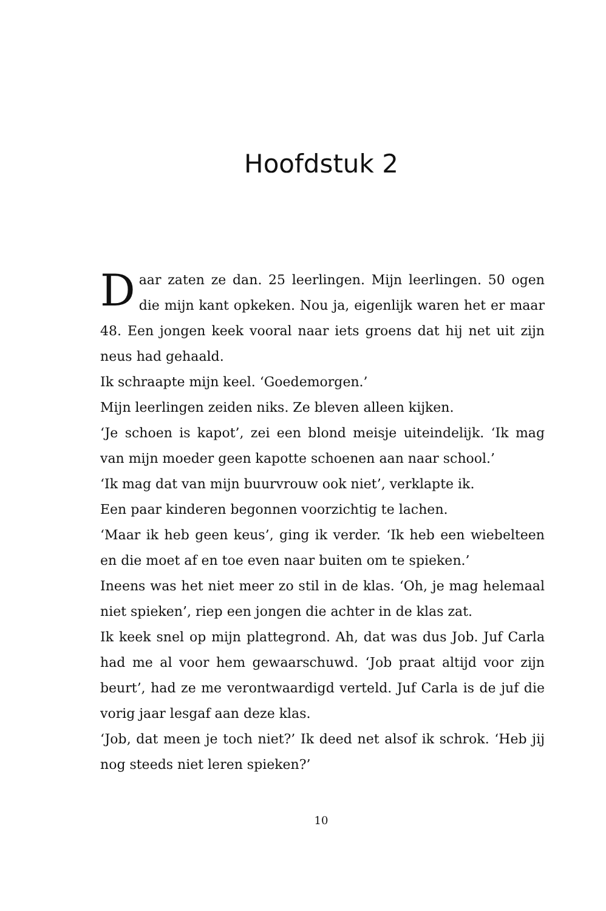Hoofdstuk 2
Daar zaten ze dan. 25 leerlingen. Mijn leerlingen. 50 ogen die mijn kant opkeken. Nou ja, eigenlijk waren het er maar 48. Een jongen keek vooral naar iets groens dat hij net uit zijn neus had gehaald.
Ik schraapte mijn keel. ‘Goedemorgen.’
Mijn leerlingen zeiden niks. Ze bleven alleen kijken.
‘Je schoen is kapot’, zei een blond meisje uiteindelijk. ‘Ik mag van mijn moeder geen kapotte schoenen aan naar school.’
‘Ik mag dat van mijn buurvrouw ook niet’, verklapte ik.
Een paar kinderen begonnen voorzichtig te lachen.
‘Maar ik heb geen keus’, ging ik verder. ‘Ik heb een wiebelteen en die moet af en toe even naar buiten om te spieken.’
Ineens was het niet meer zo stil in de klas. ‘Oh, je mag helemaal niet spieken’, riep een jongen die achter in de klas zat.
Ik keek snel op mijn plattegrond. Ah, dat was dus Job. Juf Carla had me al voor hem gewaarschuwd. ‘Job praat altijd voor zijn beurt’, had ze me verontwaardigd verteld. Juf Carla is de juf die vorig jaar lesgaf aan deze klas.
‘Job, dat meen je toch niet?’ Ik deed net alsof ik schrok. ‘Heb jij nog steeds niet leren spieken?’
10